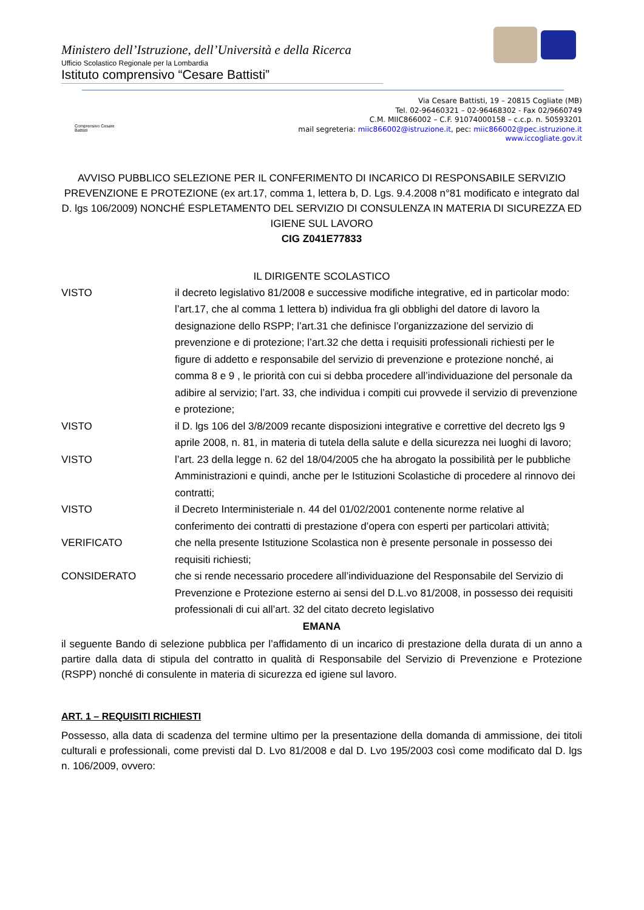Ministero dell’Istruzione, dell’Università e della Ricerca
Ufficio Scolastico Regionale per la Lombardia
Istituto comprensivo “Cesare Battisti”
Comprensivo Cesare Battisti
Via Cesare Battisti, 19 – 20815 Cogliate (MB)
Tel. 02-96460321 – 02-96468302 - Fax 02/9660749
C.M. MIIC866002 – C.F. 91074000158 – c.c.p. n. 50593201
mail segreteria: miic866002@istruzione.it, pec: miic866002@pec.istruzione.it
www.iccogliate.gov.it
AVVISO PUBBLICO SELEZIONE PER IL CONFERIMENTO DI INCARICO DI RESPONSABILE SERVIZIO PREVENZIONE E PROTEZIONE (ex art.17, comma 1, lettera b, D. Lgs. 9.4.2008 n°81 modificato e integrato dal D. lgs 106/2009) NONCHÉ ESPLETAMENTO DEL SERVIZIO DI CONSULENZA IN MATERIA DI SICUREZZA ED IGIENE SUL LAVORO
CIG Z041E77833
IL DIRIGENTE SCOLASTICO
VISTO il decreto legislativo 81/2008 e successive modifiche integrative, ed in particolar modo: l’art.17, che al comma 1 lettera b) individua fra gli obblighi del datore di lavoro la designazione dello RSPP; l’art.31 che definisce l’organizzazione del servizio di prevenzione e di protezione; l’art.32 che detta i requisiti professionali richiesti per le figure di addetto e responsabile del servizio di prevenzione e protezione nonché, ai comma 8 e 9 , le priorità con cui si debba procedere all’individuazione del personale da adibire al servizio; l’art. 33, che individua i compiti cui provvede il servizio di prevenzione e protezione;
VISTO il D. lgs 106 del 3/8/2009 recante disposizioni integrative e correttive del decreto lgs 9 aprile 2008, n. 81, in materia di tutela della salute e della sicurezza nei luoghi di lavoro;
VISTO l’art. 23 della legge n. 62 del 18/04/2005 che ha abrogato la possibilità per le pubbliche Amministrazioni e quindi, anche per le Istituzioni Scolastiche di procedere al rinnovo dei contratti;
VISTO il Decreto Interministeriale n. 44 del 01/02/2001 contenente norme relative al conferimento dei contratti di prestazione d’opera con esperti per particolari attività;
VERIFICATO che nella presente Istituzione Scolastica non è presente personale in possesso dei requisiti richiesti;
CONSIDERATO che si rende necessario procedere all’individuazione del Responsabile del Servizio di Prevenzione e Protezione esterno ai sensi del D.L.vo 81/2008, in possesso dei requisiti professionali di cui all’art. 32 del citato decreto legislativo
EMANA
il seguente Bando di selezione pubblica per l’affidamento di un incarico di prestazione della durata di un anno a partire dalla data di stipula del contratto in qualità di Responsabile del Servizio di Prevenzione e Protezione (RSPP) nonché di consulente in materia di sicurezza ed igiene sul lavoro.
ART. 1 – REQUISITI RICHIESTI
Possesso, alla data di scadenza del termine ultimo per la presentazione della domanda di ammissione, dei titoli culturali e professionali, come previsti dal D. Lvo 81/2008 e dal D. Lvo 195/2003 così come modificato dal D. lgs n. 106/2009, ovvero: